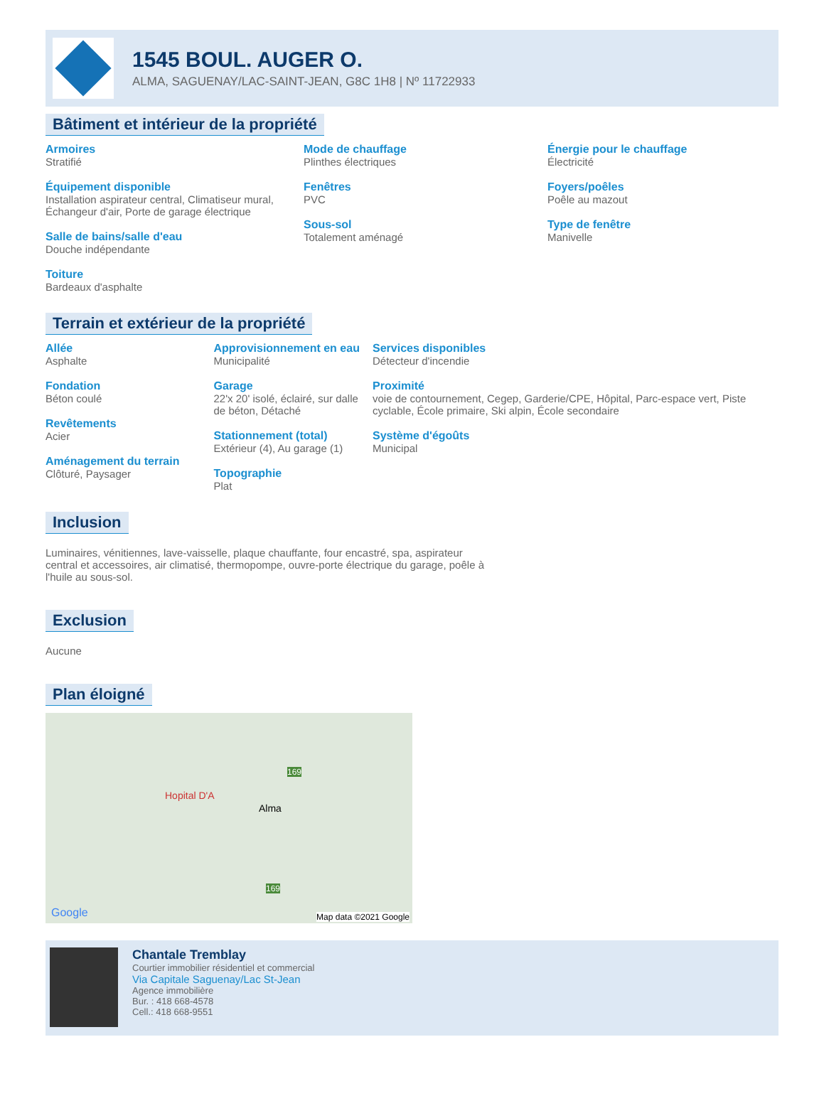1545 BOUL. AUGER O.
ALMA, SAGUENAY/LAC-SAINT-JEAN, G8C 1H8 | Nº 11722933
Bâtiment et intérieur de la propriété
Armoires
Stratifié
Équipement disponible
Installation aspirateur central, Climatiseur mural, Échangeur d'air, Porte de garage électrique
Salle de bains/salle d'eau
Douche indépendante
Toiture
Bardeaux d'asphalte
Mode de chauffage
Plinthes électriques
Fenêtres
PVC
Sous-sol
Totalement aménagé
Énergie pour le chauffage
Électricité
Foyers/poêles
Poêle au mazout
Type de fenêtre
Manivelle
Terrain et extérieur de la propriété
Allée
Asphalte
Fondation
Béton coulé
Revêtements
Acier
Aménagement du terrain
Clôturé, Paysager
Approvisionnement en eau
Municipalité
Garage
22'x 20' isolé, éclairé, sur dalle de béton, Détaché
Stationnement (total)
Extérieur (4), Au garage (1)
Topographie
Plat
Services disponibles
Détecteur d'incendie
Proximité
voie de contournement, Cegep, Garderie/CPE, Hôpital, Parc-espace vert, Piste cyclable, École primaire, Ski alpin, École secondaire
Système d'égoûts
Municipal
Inclusion
Luminaires, vénitiennes, lave-vaisselle, plaque chauffante, four encastré, spa, aspirateur central et accessoires, air climatisé, thermopompe, ouvre-porte électrique du garage, poêle à l'huile au sous-sol.
Exclusion
Aucune
Plan éloigné
Hopital D'A
Alma
169
169
Google Map data ©2021 Google
Chantale Tremblay
Courtier immobilier résidentiel et commercial
Via Capitale Saguenay/Lac St-Jean
Agence immobilière
Bur. : 418 668-4578
Cell.: 418 668-9551